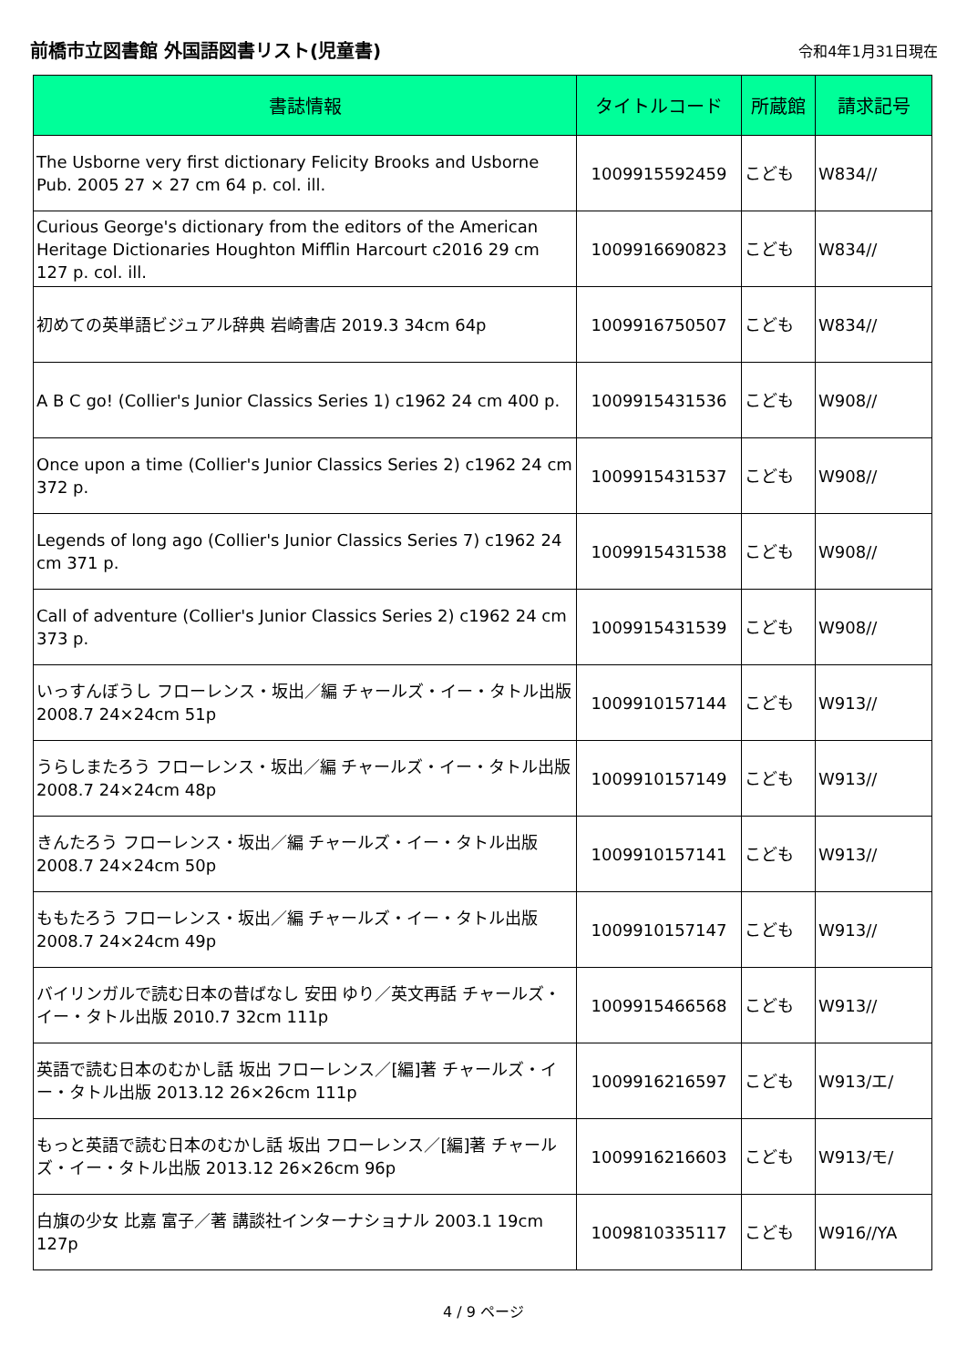前橋市立図書館 外国語図書リスト(児童書)
令和4年1月31日現在
| 書誌情報 | タイトルコード | 所蔵館 | 請求記号 |
| --- | --- | --- | --- |
| The Usborne very first dictionary Felicity Brooks and Usborne Pub. 2005 27 × 27 cm 64 p. col. ill. | 1009915592459 | こども | W834// |
| Curious George's dictionary from the editors of the American Heritage Dictionaries Houghton Mifflin Harcourt c2016 29 cm 127 p. col. ill. | 1009916690823 | こども | W834// |
| 初めての英単語ビジュアル辞典 岩崎書店 2019.3 34cm 64p | 1009916750507 | こども | W834// |
| A B C go! (Collier's Junior Classics Series 1) c1962 24 cm 400 p. | 1009915431536 | こども | W908// |
| Once upon a time (Collier's Junior Classics Series 2) c1962 24 cm 372 p. | 1009915431537 | こども | W908// |
| Legends of long ago (Collier's Junior Classics Series 7) c1962 24 cm 371 p. | 1009915431538 | こども | W908// |
| Call of adventure (Collier's Junior Classics Series 2) c1962 24 cm 373 p. | 1009915431539 | こども | W908// |
| いっすんぼうし フローレンス・坂出／編 チャールズ・イー・タトル出版 2008.7 24×24cm 51p | 1009910157144 | こども | W913// |
| うらしまたろう フローレンス・坂出／編 チャールズ・イー・タトル出版 2008.7 24×24cm 48p | 1009910157149 | こども | W913// |
| きんたろう フローレンス・坂出／編 チャールズ・イー・タトル出版 2008.7 24×24cm 50p | 1009910157141 | こども | W913// |
| ももたろう フローレンス・坂出／編 チャールズ・イー・タトル出版 2008.7 24×24cm 49p | 1009910157147 | こども | W913// |
| バイリンガルで読む日本の昔ばなし 安田 ゆり／英文再話 チャールズ・イー・タトル出版 2010.7 32cm 111p | 1009915466568 | こども | W913// |
| 英語で読む日本のむかし話 坂出 フローレンス／[編]著 チャールズ・イー・タトル出版 2013.12 26×26cm 111p | 1009916216597 | こども | W913/エ/ |
| もっと英語で読む日本のむかし話 坂出 フローレンス／[編]著 チャールズ・イー・タトル出版 2013.12 26×26cm 96p | 1009916216603 | こども | W913/モ/ |
| 白旗の少女 比嘉 富子／著 講談社インターナショナル 2003.1 19cm 127p | 1009810335117 | こども | W916//YA |
4 / 9 ページ